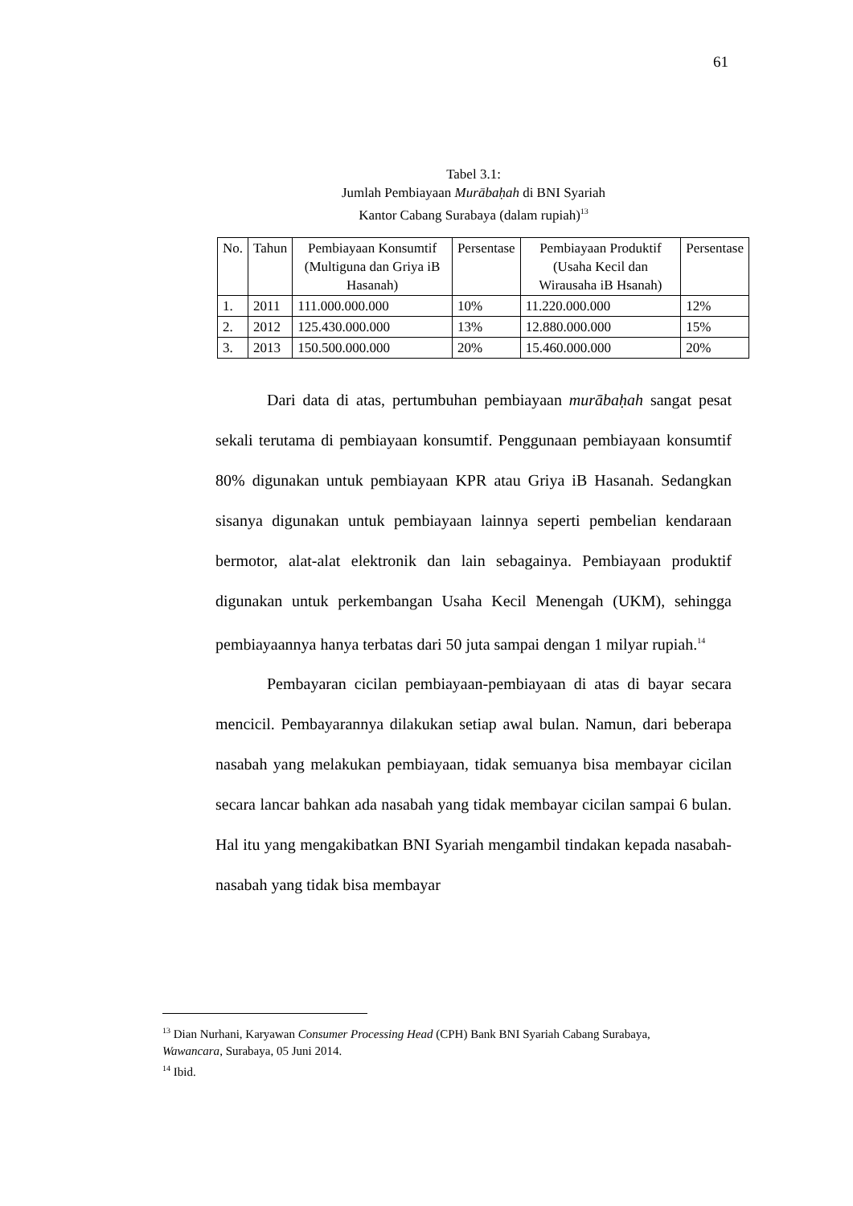61
Tabel 3.1:
Jumlah Pembiayaan Murābaḥah di BNI Syariah
Kantor Cabang Surabaya (dalam rupiah)<sup>13</sup>
| No. | Tahun | Pembiayaan Konsumtif (Multiguna dan Griya iB Hasanah) | Persentase | Pembiayaan Produktif (Usaha Kecil dan Wirausaha iB Hsanah) | Persentase |
| --- | --- | --- | --- | --- | --- |
| 1. | 2011 | 111.000.000.000 | 10% | 11.220.000.000 | 12% |
| 2. | 2012 | 125.430.000.000 | 13% | 12.880.000.000 | 15% |
| 3. | 2013 | 150.500.000.000 | 20% | 15.460.000.000 | 20% |
Dari data di atas, pertumbuhan pembiayaan murābaḥah sangat pesat sekali terutama di pembiayaan konsumtif. Penggunaan pembiayaan konsumtif 80% digunakan untuk pembiayaan KPR atau Griya iB Hasanah. Sedangkan sisanya digunakan untuk pembiayaan lainnya seperti pembelian kendaraan bermotor, alat-alat elektronik dan lain sebagainya. Pembiayaan produktif digunakan untuk perkembangan Usaha Kecil Menengah (UKM), sehingga pembiayaannya hanya terbatas dari 50 juta sampai dengan 1 milyar rupiah.<sup>14</sup>
Pembayaran cicilan pembiayaan-pembiayaan di atas di bayar secara mencicil. Pembayarannya dilakukan setiap awal bulan. Namun, dari beberapa nasabah yang melakukan pembiayaan, tidak semuanya bisa membayar cicilan secara lancar bahkan ada nasabah yang tidak membayar cicilan sampai 6 bulan. Hal itu yang mengakibatkan BNI Syariah mengambil tindakan kepada nasabah-nasabah yang tidak bisa membayar
<sup>13</sup> Dian Nurhani, Karyawan Consumer Processing Head (CPH) Bank BNI Syariah Cabang Surabaya, Wawancara, Surabaya, 05 Juni 2014.
<sup>14</sup> Ibid.